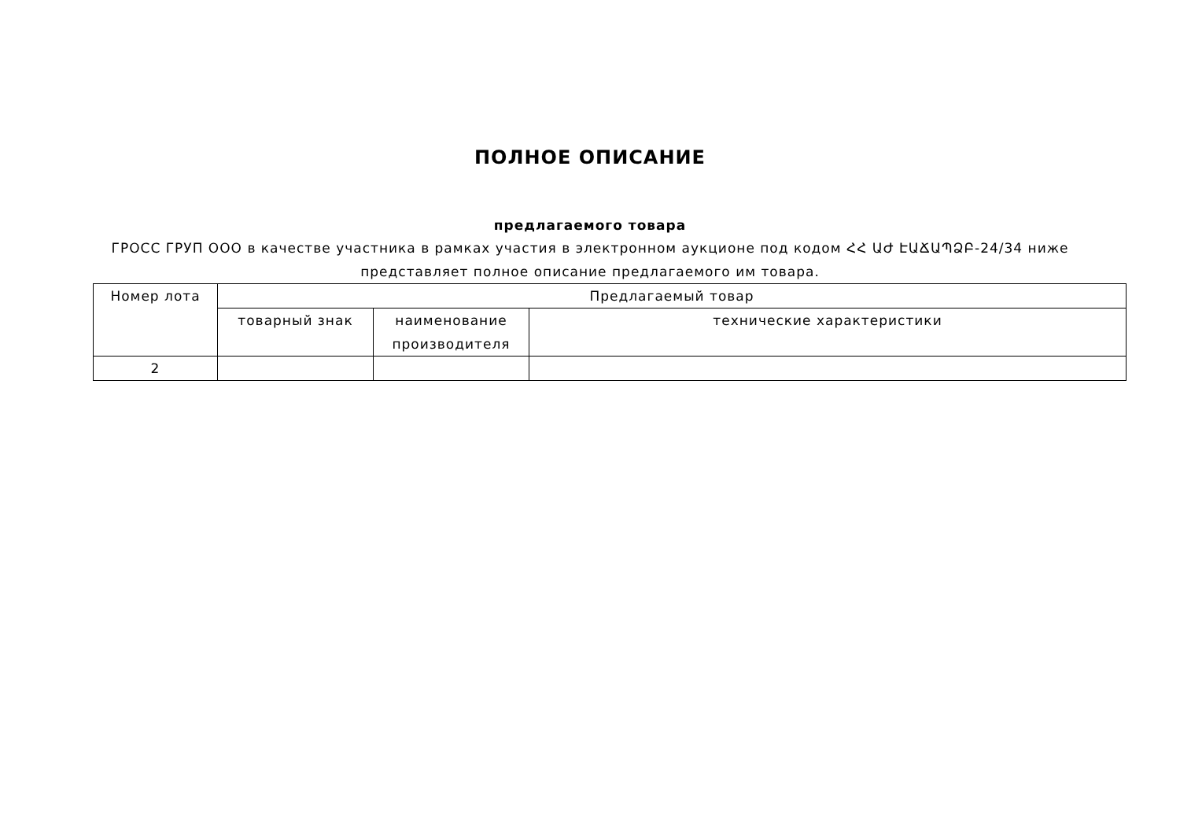ПОЛНОЕ ОПИСАНИЕ
предлагаемого товара
ГРОСС ГРУП ООО в качестве участника в рамках участия в электронном аукционе под кодом ՀՀ ԱԺ ԷԱՃԱՊՁԲ-24/34 ниже представляет полное описание предлагаемого им товара.
| Номер лота | Предлагаемый товар | | |
| | товарный знак | наименование производителя | технические характеристики |
| 2 | | | |